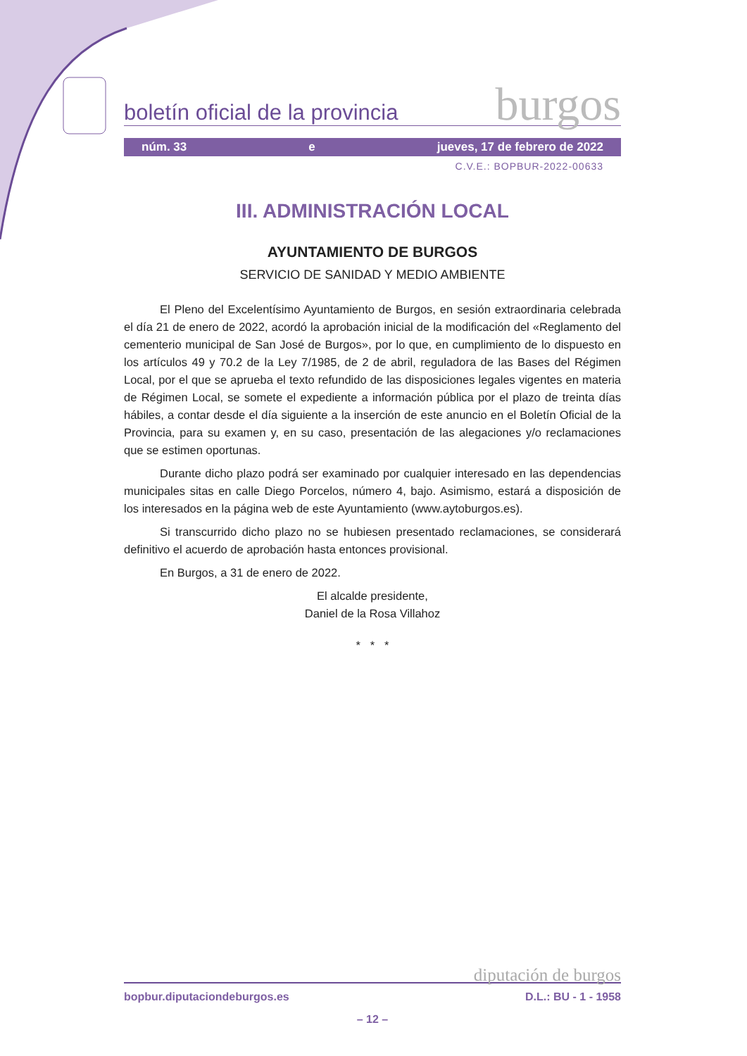boletín oficial de la provincia burgos
núm. 33 e jueves, 17 de febrero de 2022
C.V.E.: BOPBUR-2022-00633
III. ADMINISTRACIÓN LOCAL
AYUNTAMIENTO DE BURGOS
SERVICIO DE SANIDAD Y MEDIO AMBIENTE
El Pleno del Excelentísimo Ayuntamiento de Burgos, en sesión extraordinaria celebrada el día 21 de enero de 2022, acordó la aprobación inicial de la modificación del «Reglamento del cementerio municipal de San José de Burgos», por lo que, en cumplimiento de lo dispuesto en los artículos 49 y 70.2 de la Ley 7/1985, de 2 de abril, reguladora de las Bases del Régimen Local, por el que se aprueba el texto refundido de las disposiciones legales vigentes en materia de Régimen Local, se somete el expediente a información pública por el plazo de treinta días hábiles, a contar desde el día siguiente a la inserción de este anuncio en el Boletín Oficial de la Provincia, para su examen y, en su caso, presentación de las alegaciones y/o reclamaciones que se estimen oportunas.
Durante dicho plazo podrá ser examinado por cualquier interesado en las dependencias municipales sitas en calle Diego Porcelos, número 4, bajo. Asimismo, estará a disposición de los interesados en la página web de este Ayuntamiento (www.aytoburgos.es).
Si transcurrido dicho plazo no se hubiesen presentado reclamaciones, se considerará definitivo el acuerdo de aprobación hasta entonces provisional.
En Burgos, a 31 de enero de 2022.
El alcalde presidente,
Daniel de la Rosa Villahoz
* * *
diputación de burgos
bopbur.diputaciondeburgos.es D.L.: BU - 1 - 1958
– 12 –